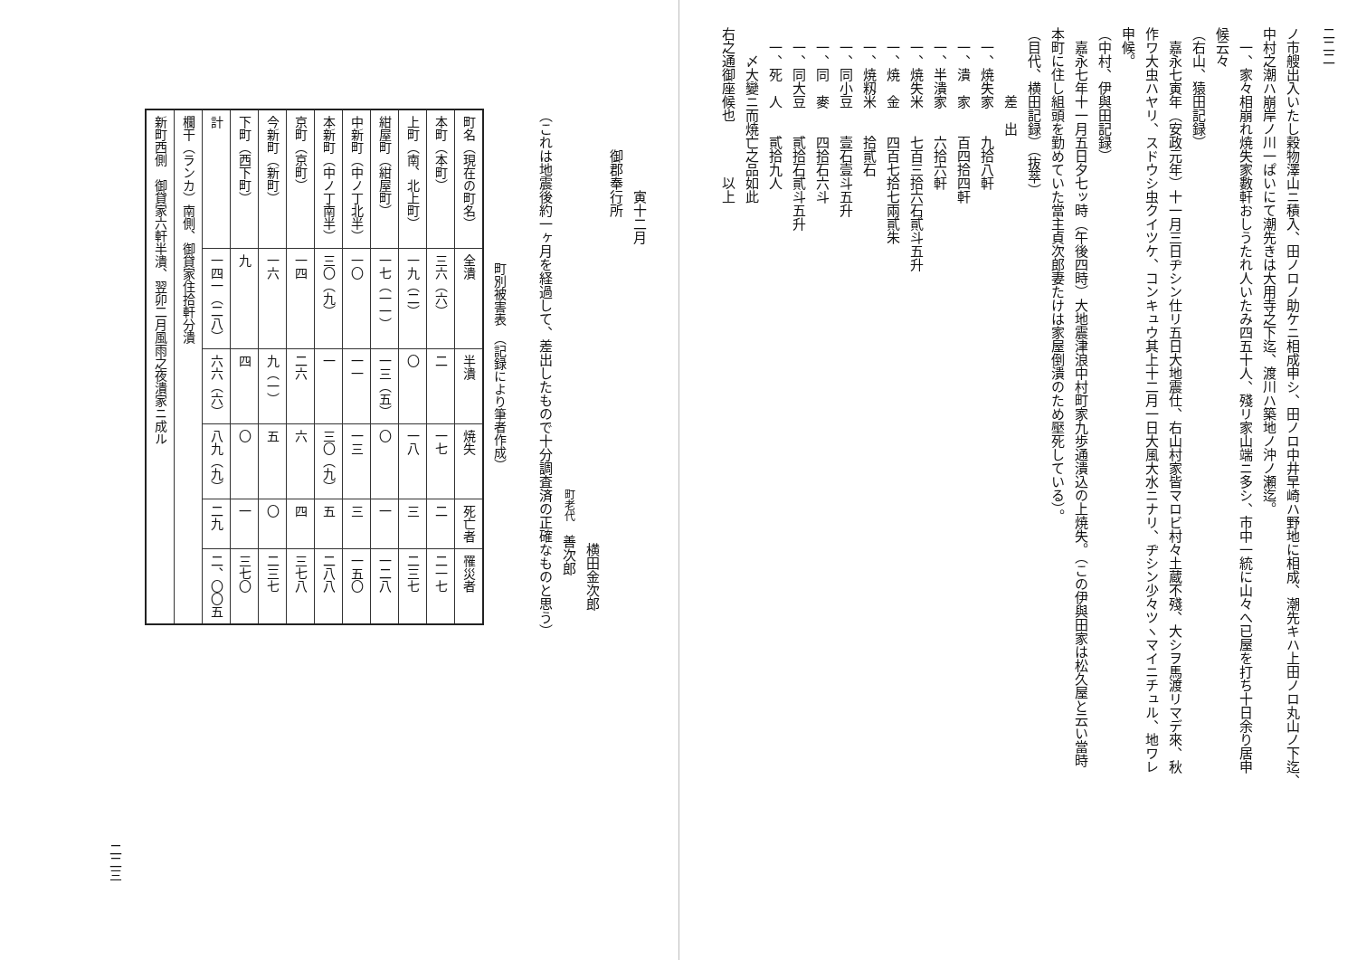二二二
ノ市艘出入いたし穀物澤山ニ積入、田ノロノ助ケニ相成申シ、田ノロ中井早崎ハ野地に相成、潮先キハ上田ノロ丸山ノ下迄、
中村之潮ハ崩岸ノ川一ぱいにて潮先きは大用寺之下迄、渡川ハ築地ノ沖ノ瀬迄。
一、家々相崩れ焼失家數軒おしうたれ人いたみ四五十人、殘リ家山端ニ多シ、市中一統に山々へ已屋を打ち十日余り居申
候云々
（右山、猿田記録）
嘉永七寅年（安政元年）十一月三日ヂシン仕リ五日大地震仕、右山村家皆マロビ村々土蔵不殘、大シヲ馬渡リマデ來、秋
作ワ大虫ハヤリ、スドウシ虫クイツケ、コンキュウ其上十二月一日大風大水ニナリ、ヂシン少々ツヽマイニチュル、地ワレ
申候。
（中村、伊與田記録）
嘉永七年十一月五日夕七ッ時（午後四時）大地震津浪中村町家九歩通潰込の上焼失。（この伊與田家は松久屋と云い當時
本町に住し組頭を勤めていた當主貞次郎妻たけは家屋倒潰のため壓死している）。
（目代、横田記録）（抜萃）
差　出
一、焼失家　　九拾八軒
一、潰　家　　百四拾四軒
一、半潰家　　六拾六軒
一、焼失米　　七百三拾六石貳斗五升
一、焼　金　　四百七拾七兩貳朱
一、焼籾米　　拾貳石
一、同小豆　　壹石壹斗五升
一、同　麥　　四拾石六斗
一、同大豆　　貳拾石貳斗五升
一、死　人　　貳拾九人
　〆大變ニ而焼亡之品如此
右之通御座候也　　　　以上
寅十二月
御郡奉行所
横田金次郎
町老代　善次郎
（これは地震後約一ヶ月を経過して、差出したもので十分調査済の正確なものと思う）
町別被害表 （記録により筆者作成）
| 町名（現在の町名） | 全潰 | 半潰 | 焼失 | 死亡者 | 罹災者 |
| --- | --- | --- | --- | --- | --- |
| 本町（本町） | 三六（六） | 二 | 一七 | 二 | 二一七 |
| 上町（南、北上町） | 一九（二） | 〇 | 一八 | 三 | 二三七 |
| 紺屋町（紺屋町） | 一七（一一） | 一三（五） | 〇 | 一 | 一二八 |
| 中新町（中ノ丁北半） | 一〇 | 一一 | 一三 | 三 | 一五〇 |
| 本新町（中ノ丁南半） | 三〇（九） | 一 | 三〇（九） | 五 | 二八八 |
| 京町（京町） | 一四 | 二六 | 六 | 四 | 三七八 |
| 今新町（新町） | 一六 | 九（一） | 五 | 〇 | 二三七 |
| 下町（西下町） | 九 | 四 | 〇 | 一 | 三七〇 |
| 計 | 一四一（二八） | 六六（六） | 八九（九） | 二九 | 二、〇〇五 |
| 欄干（ランカ）南側、御貸家住拾軒分潰 | | | | | |
| 新町西側 御貸家六軒半潰、翌卯二月風雨之夜潰家ニ成ル | | | | | |
二二三